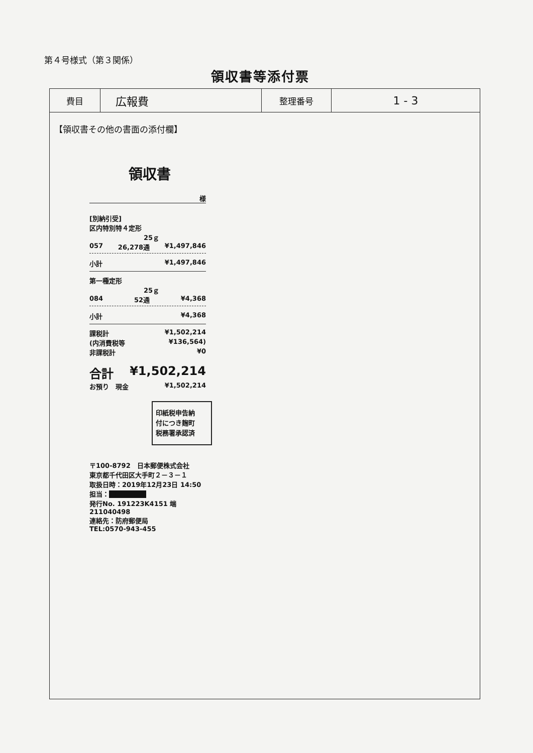第４号様式（第３関係）
領収書等添付票
| 費目 | 広報費 | 整理番号 | 1 - 3 |
【領収書その他の書面の添付欄】
領収書
様
[別納引受]
区内特別特４定形
25ｇ
057 26,278通 ¥1,497,846
小計 ¥1,497,846
第一種定形
25ｇ
084 52通 ¥4,368
小計 ¥4,368
課税計 ¥1,502,214
(内消費税等 ¥136,564)
非課税計 ¥0
合計 ¥1,502,214
お預り　現金 ¥1,502,214
印紙税申告納
付につき麹町
税務署承認済
〒100-8792　日本郵便株式会社
東京都千代田区大手町２－３－１
取扱日時：2019年12月23日 14:50
担当：■■■■■■
発行No. 191223K4151 端211040498
連絡先：防府郵便局
TEL:0570-943-455